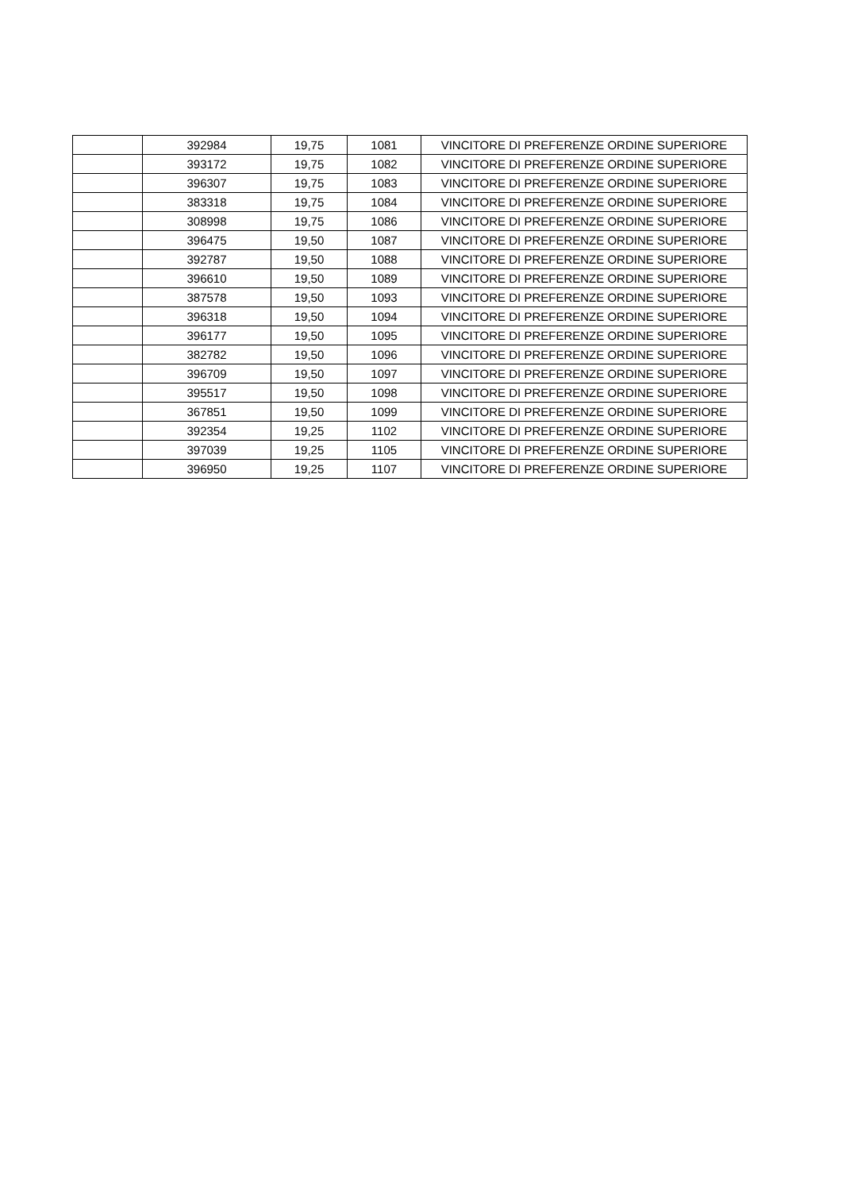| | 392984 | 19,75 | 1081 | VINCITORE DI PREFERENZE ORDINE SUPERIORE |
| | 393172 | 19,75 | 1082 | VINCITORE DI PREFERENZE ORDINE SUPERIORE |
| | 396307 | 19,75 | 1083 | VINCITORE DI PREFERENZE ORDINE SUPERIORE |
| | 383318 | 19,75 | 1084 | VINCITORE DI PREFERENZE ORDINE SUPERIORE |
| | 308998 | 19,75 | 1086 | VINCITORE DI PREFERENZE ORDINE SUPERIORE |
| | 396475 | 19,50 | 1087 | VINCITORE DI PREFERENZE ORDINE SUPERIORE |
| | 392787 | 19,50 | 1088 | VINCITORE DI PREFERENZE ORDINE SUPERIORE |
| | 396610 | 19,50 | 1089 | VINCITORE DI PREFERENZE ORDINE SUPERIORE |
| | 387578 | 19,50 | 1093 | VINCITORE DI PREFERENZE ORDINE SUPERIORE |
| | 396318 | 19,50 | 1094 | VINCITORE DI PREFERENZE ORDINE SUPERIORE |
| | 396177 | 19,50 | 1095 | VINCITORE DI PREFERENZE ORDINE SUPERIORE |
| | 382782 | 19,50 | 1096 | VINCITORE DI PREFERENZE ORDINE SUPERIORE |
| | 396709 | 19,50 | 1097 | VINCITORE DI PREFERENZE ORDINE SUPERIORE |
| | 395517 | 19,50 | 1098 | VINCITORE DI PREFERENZE ORDINE SUPERIORE |
| | 367851 | 19,50 | 1099 | VINCITORE DI PREFERENZE ORDINE SUPERIORE |
| | 392354 | 19,25 | 1102 | VINCITORE DI PREFERENZE ORDINE SUPERIORE |
| | 397039 | 19,25 | 1105 | VINCITORE DI PREFERENZE ORDINE SUPERIORE |
| | 396950 | 19,25 | 1107 | VINCITORE DI PREFERENZE ORDINE SUPERIORE |